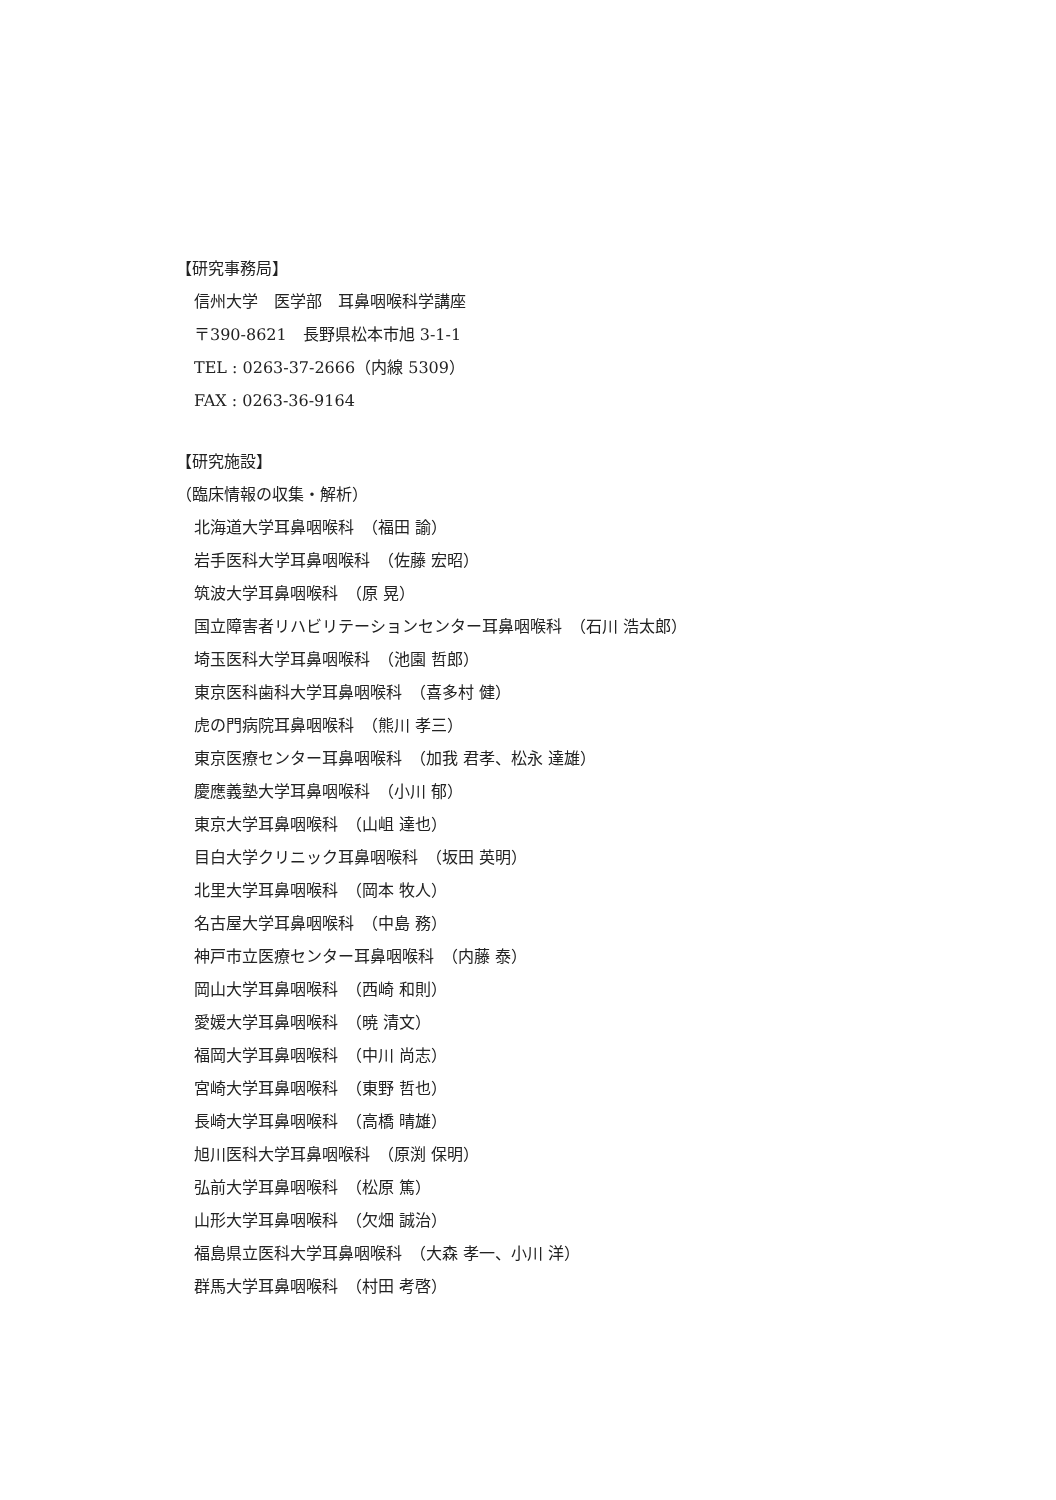【研究事務局】
信州大学　医学部　耳鼻咽喉科学講座
〒390-8621　長野県松本市旭 3-1-1
TEL : 0263-37-2666（内線 5309）
FAX : 0263-36-9164
【研究施設】
（臨床情報の収集・解析）
北海道大学耳鼻咽喉科　（福田 諭）
岩手医科大学耳鼻咽喉科　（佐藤 宏昭）
筑波大学耳鼻咽喉科　（原 晃）
国立障害者リハビリテーションセンター耳鼻咽喉科　（石川 浩太郎）
埼玉医科大学耳鼻咽喉科　（池園 哲郎）
東京医科歯科大学耳鼻咽喉科　（喜多村 健）
虎の門病院耳鼻咽喉科　（熊川 孝三）
東京医療センター耳鼻咽喉科　（加我 君孝、松永 達雄）
慶應義塾大学耳鼻咽喉科　（小川 郁）
東京大学耳鼻咽喉科　（山岨 達也）
目白大学クリニック耳鼻咽喉科　（坂田 英明）
北里大学耳鼻咽喉科　（岡本 牧人）
名古屋大学耳鼻咽喉科　（中島 務）
神戸市立医療センター耳鼻咽喉科　（内藤 泰）
岡山大学耳鼻咽喉科　（西崎 和則）
愛媛大学耳鼻咽喉科　（暁 清文）
福岡大学耳鼻咽喉科　（中川 尚志）
宮崎大学耳鼻咽喉科　（東野 哲也）
長崎大学耳鼻咽喉科　（高橋 晴雄）
旭川医科大学耳鼻咽喉科　（原渕 保明）
弘前大学耳鼻咽喉科　（松原 篤）
山形大学耳鼻咽喉科　（欠畑 誠治）
福島県立医科大学耳鼻咽喉科　（大森 孝一、小川 洋）
群馬大学耳鼻咽喉科　（村田 考啓）